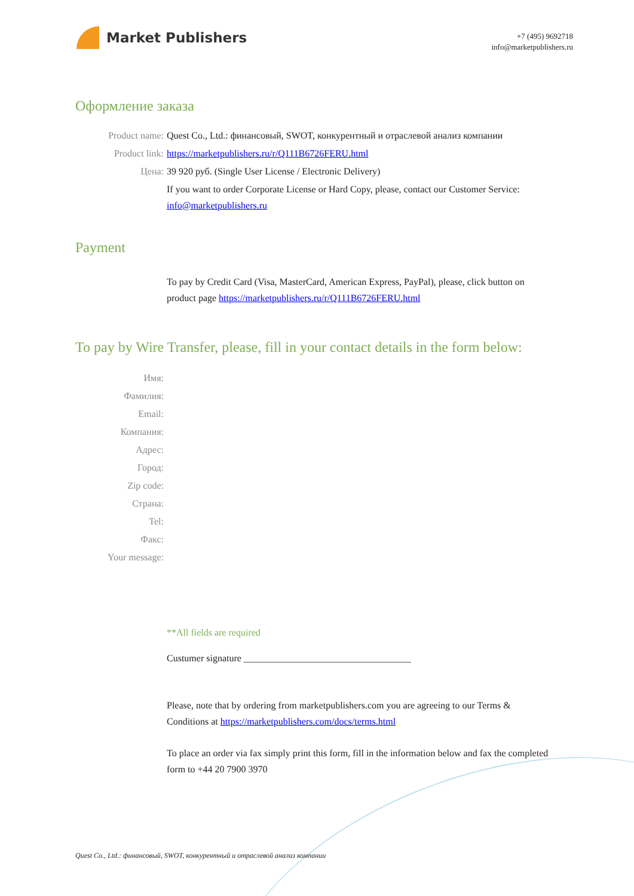Market Publishers
+7 (495) 9692718
info@marketpublishers.ru
Оформление заказа
Product name: Quest Co., Ltd.: финансовый, SWOT, конкурентный и отраслевой анализ компании
Product link: https://marketpublishers.ru/r/Q111B6726FERU.html
Цена: 39 920 руб. (Single User License / Electronic Delivery)
If you want to order Corporate License or Hard Copy, please, contact our Customer Service:
info@marketpublishers.ru
Payment
To pay by Credit Card (Visa, MasterCard, American Express, PayPal), please, click button on product page https://marketpublishers.ru/r/Q111B6726FERU.html
To pay by Wire Transfer, please, fill in your contact details in the form below:
Имя:
Фамилия:
Email:
Компания:
Адрес:
Город:
Zip code:
Страна:
Tel:
Факс:
Your message:
**All fields are required
Custumer signature ___________________________________
Please, note that by ordering from marketpublishers.com you are agreeing to our Terms & Conditions at https://marketpublishers.com/docs/terms.html
To place an order via fax simply print this form, fill in the information below and fax the completed form to +44 20 7900 3970
Quest Co., Ltd.: финансовый, SWOT, конкурентный и отраслевой анализ компании